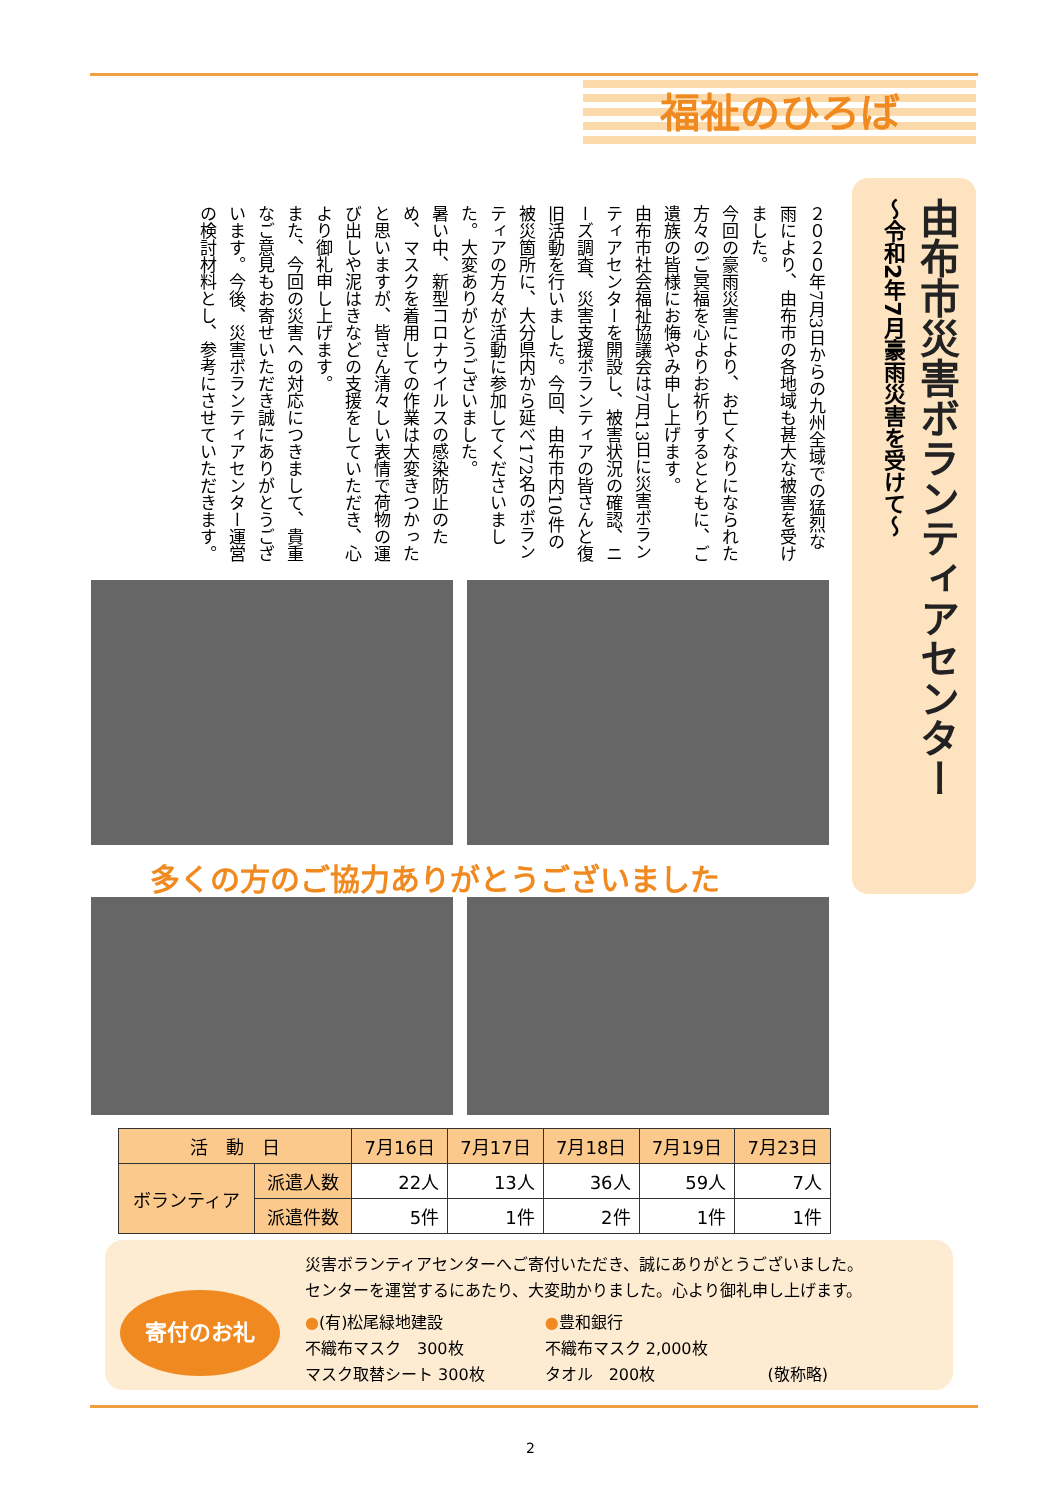福祉のひろば
由布市災害ボランティアセンター
～令和2年7月豪雨災害を受けて～
２０２０年7月3日からの九州全域での猛烈な雨により、由布市の各地域も甚大な被害を受けました。
今回の豪雨災害により、お亡くなりになられた方々のご冥福を心よりお祈りするとともに、ご遺族の皆様にお悔やみ申し上げます。
由布市社会福祉協議会は7月13日に災害ボランティアセンターを開設し、被害状況の確認、ニーズ調査、災害支援ボランティアの皆さんと復旧活動を行いました。今回、由布市内10件の被災箇所に、大分県内から延べ172名のボランティアの方々が活動に参加してくださいました。大変ありがとうございました。
暑い中、新型コロナウイルスの感染防止のため、マスクを着用しての作業は大変きつかったと思いますが、皆さん清々しい表情で荷物の運び出しや泥はきなどの支援をしていただき、心より御礼申し上げます。
また、今回の災害への対応につきまして、貴重なご意見もお寄せいただき誠にありがとうございます。今後、災害ボランティアセンター運営の検討材料とし、参考にさせていただきます。
多くの方のご協力ありがとうございました
| 活 動 日 | | 7月16日 | 7月17日 | 7月18日 | 7月19日 | 7月23日 |
| --- | --- | --- | --- | --- | --- | --- |
| ボランティア | 派遣人数 | 22人 | 13人 | 36人 | 59人 | 7人 |
| | 派遣件数 | 5件 | 1件 | 2件 | 1件 | 1件 |
寄付のお礼
災害ボランティアセンターへご寄付いただき、誠にありがとうございました。
センターを運営するにあたり、大変助かりました。心より御礼申し上げます。
●(有)松尾緑地建設
不織布マスク　300枚
マスク取替シート 300枚
●豊和銀行
不織布マスク 2,000枚
タオル　200枚
(敬称略)
2